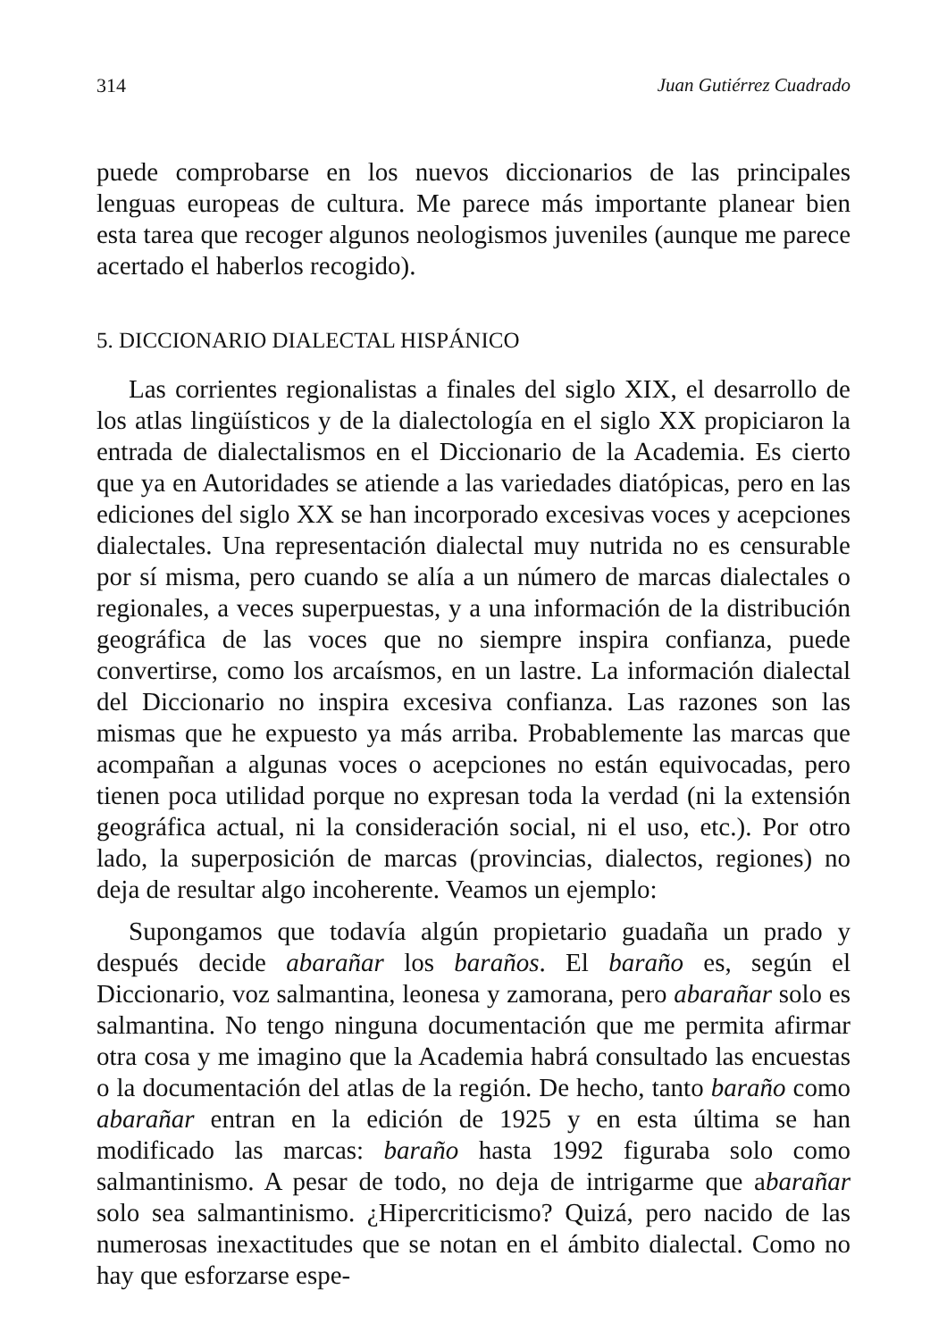314 Juan Gutiérrez Cuadrado
puede comprobarse en los nuevos diccionarios de las principales lenguas europeas de cultura. Me parece más importante planear bien esta tarea que recoger algunos neologismos juveniles (aunque me parece acertado el haberlos recogido).
5. DICCIONARIO DIALECTAL HISPÁNICO
Las corrientes regionalistas a finales del siglo XIX, el desarrollo de los atlas lingüísticos y de la dialectología en el siglo XX propiciaron la entrada de dialectalismos en el Diccionario de la Academia. Es cierto que ya en Autoridades se atiende a las variedades diatópicas, pero en las ediciones del siglo XX se han incorporado excesivas voces y acepciones dialectales. Una representación dialectal muy nutrida no es censurable por sí misma, pero cuando se alía a un número de marcas dialectales o regionales, a veces superpuestas, y a una información de la distribución geográfica de las voces que no siempre inspira confianza, puede convertirse, como los arcaísmos, en un lastre. La información dialectal del Diccionario no inspira excesiva confianza. Las razones son las mismas que he expuesto ya más arriba. Probablemente las marcas que acompañan a algunas voces o acepciones no están equivocadas, pero tienen poca utilidad porque no expresan toda la verdad (ni la extensión geográfica actual, ni la consideración social, ni el uso, etc.). Por otro lado, la superposición de marcas (provincias, dialectos, regiones) no deja de resultar algo incoherente. Veamos un ejemplo:
Supongamos que todavía algún propietario guadaña un prado y después decide abarañar los baraños. El baraño es, según el Diccionario, voz salmantina, leonesa y zamorana, pero abarañar solo es salmantina. No tengo ninguna documentación que me permita afirmar otra cosa y me imagino que la Academia habrá consultado las encuestas o la documentación del atlas de la región. De hecho, tanto baraño como abarañar entran en la edición de 1925 y en esta última se han modificado las marcas: baraño hasta 1992 figuraba solo como salmantinismo. A pesar de todo, no deja de intrigarme que abarañar solo sea salmantinismo. ¿Hipercriticismo? Quizá, pero nacido de las numerosas inexactitudes que se notan en el ámbito dialectal. Como no hay que esforzarse espe-